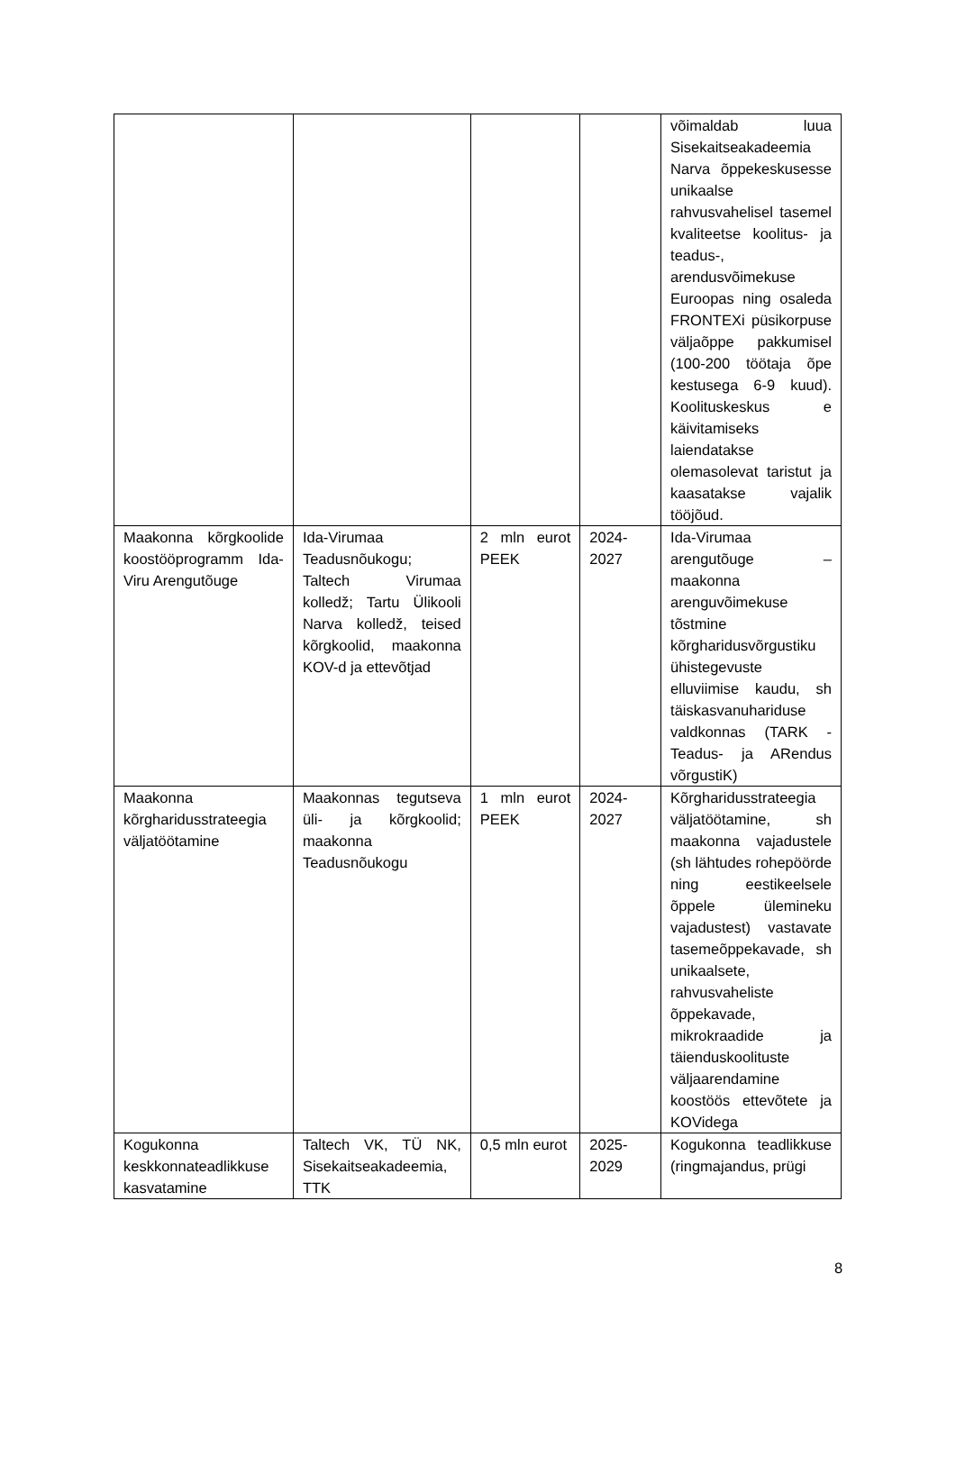| | | | | võimaldab luua Sisekaitseakadeemia Narva õppekeskusesse unikaalse rahvusvahelisel tasemel kvaliteetse koolitus- ja teadus-, arendusvõimekuse Euroopas ning osaleda FRONTEXi püsikorpuse väljaõppe pakkumisel (100-200 töötaja õpe kestusega 6-9 kuud). Koolituskeskus e käivitamiseks laiendatakse olemasolevat taristut ja kaasatakse vajalik tööjõud. |
| Maakonna kõrgkoolide koostööprogramm Ida-Viru Arengutõuge | Ida-Virumaa Teadusnõukogu; Taltech Virumaa kolledž; Tartu Ülikooli Narva kolledž, teised kõrgkoolid, maakonna KOV-d ja ettevõtjad | 2 mln eurot PEEK | 2024-2027 | Ida-Virumaa arengutõuge – maakonna arenguvõimekuse tõstmine kõrgharidusvõrgustiku ühistegevuste elluviimise kaudu, sh täiskasvanuhariduse valdkonnas (TARK - Teadus- ja ARendus võrgustiK) |
| Maakonna kõrgharidusstrateegia väljatöötamine | Maakonnas tegutseva üli- ja kõrgkoolid; maakonna Teadusnõukogu | 1 mln eurot PEEK | 2024-2027 | Kõrgharidusstrateegia väljatöötamine, sh maakonna vajadustele (sh lähtudes rohepöörde ning eestikeelsele õppele ülemineku vajadustest) vastavate tasemeõppekavade, sh unikaalsete, rahvusvaheliste õppekavade, mikrokraadide ja täienduskoolituste väljaarendamine koostöös ettevõtete ja KOVidega |
| Kogukonna keskkonnateadlikkuse kasvatamine | Taltech VK, TÜ NK, Sisekaitseakadeemia, TTK | 0,5 mln eurot | 2025-2029 | Kogukonna teadlikkuse (ringmajandus, prügi |
8